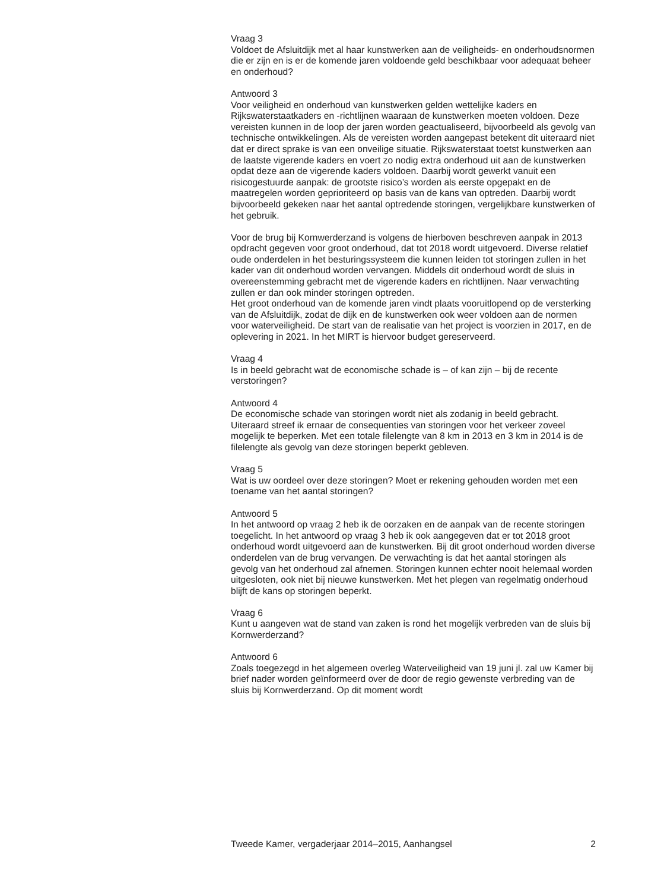Vraag 3
Voldoet de Afsluitdijk met al haar kunstwerken aan de veiligheids- en onderhoudsnormen die er zijn en is er de komende jaren voldoende geld beschikbaar voor adequaat beheer en onderhoud?
Antwoord 3
Voor veiligheid en onderhoud van kunstwerken gelden wettelijke kaders en Rijkswaterstaatkaders en -richtlijnen waaraan de kunstwerken moeten voldoen. Deze vereisten kunnen in de loop der jaren worden geactualiseerd, bijvoorbeeld als gevolg van technische ontwikkelingen. Als de vereisten worden aangepast betekent dit uiteraard niet dat er direct sprake is van een onveilige situatie. Rijkswaterstaat toetst kunstwerken aan de laatste vigerende kaders en voert zo nodig extra onderhoud uit aan de kunstwerken opdat deze aan de vigerende kaders voldoen. Daarbij wordt gewerkt vanuit een risicogestuurde aanpak: de grootste risico’s worden als eerste opgepakt en de maatregelen worden geprioriteerd op basis van de kans van optreden. Daarbij wordt bijvoorbeeld gekeken naar het aantal optredende storingen, vergelijkbare kunstwerken of het gebruik.
Voor de brug bij Kornwerderzand is volgens de hierboven beschreven aanpak in 2013 opdracht gegeven voor groot onderhoud, dat tot 2018 wordt uitgevoerd. Diverse relatief oude onderdelen in het besturingssysteem die kunnen leiden tot storingen zullen in het kader van dit onderhoud worden vervangen. Middels dit onderhoud wordt de sluis in overeenstemming gebracht met de vigerende kaders en richtlijnen. Naar verwachting zullen er dan ook minder storingen optreden.
Het groot onderhoud van de komende jaren vindt plaats vooruitlopend op de versterking van de Afsluitdijk, zodat de dijk en de kunstwerken ook weer voldoen aan de normen voor waterveiligheid. De start van de realisatie van het project is voorzien in 2017, en de oplevering in 2021. In het MIRT is hiervoor budget gereserveerd.
Vraag 4
Is in beeld gebracht wat de economische schade is – of kan zijn – bij de recente verstoringen?
Antwoord 4
De economische schade van storingen wordt niet als zodanig in beeld gebracht. Uiteraard streef ik ernaar de consequenties van storingen voor het verkeer zoveel mogelijk te beperken. Met een totale filelengte van 8 km in 2013 en 3 km in 2014 is de filelengte als gevolg van deze storingen beperkt gebleven.
Vraag 5
Wat is uw oordeel over deze storingen? Moet er rekening gehouden worden met een toename van het aantal storingen?
Antwoord 5
In het antwoord op vraag 2 heb ik de oorzaken en de aanpak van de recente storingen toegelicht. In het antwoord op vraag 3 heb ik ook aangegeven dat er tot 2018 groot onderhoud wordt uitgevoerd aan de kunstwerken. Bij dit groot onderhoud worden diverse onderdelen van de brug vervangen. De verwachting is dat het aantal storingen als gevolg van het onderhoud zal afnemen. Storingen kunnen echter nooit helemaal worden uitgesloten, ook niet bij nieuwe kunstwerken. Met het plegen van regelmatig onderhoud blijft de kans op storingen beperkt.
Vraag 6
Kunt u aangeven wat de stand van zaken is rond het mogelijk verbreden van de sluis bij Kornwerderzand?
Antwoord 6
Zoals toegezegd in het algemeen overleg Waterveiligheid van 19 juni jl. zal uw Kamer bij brief nader worden geïnformeerd over de door de regio gewenste verbreding van de sluis bij Kornwerderzand. Op dit moment wordt
Tweede Kamer, vergaderjaar 2014–2015, Aanhangsel 2